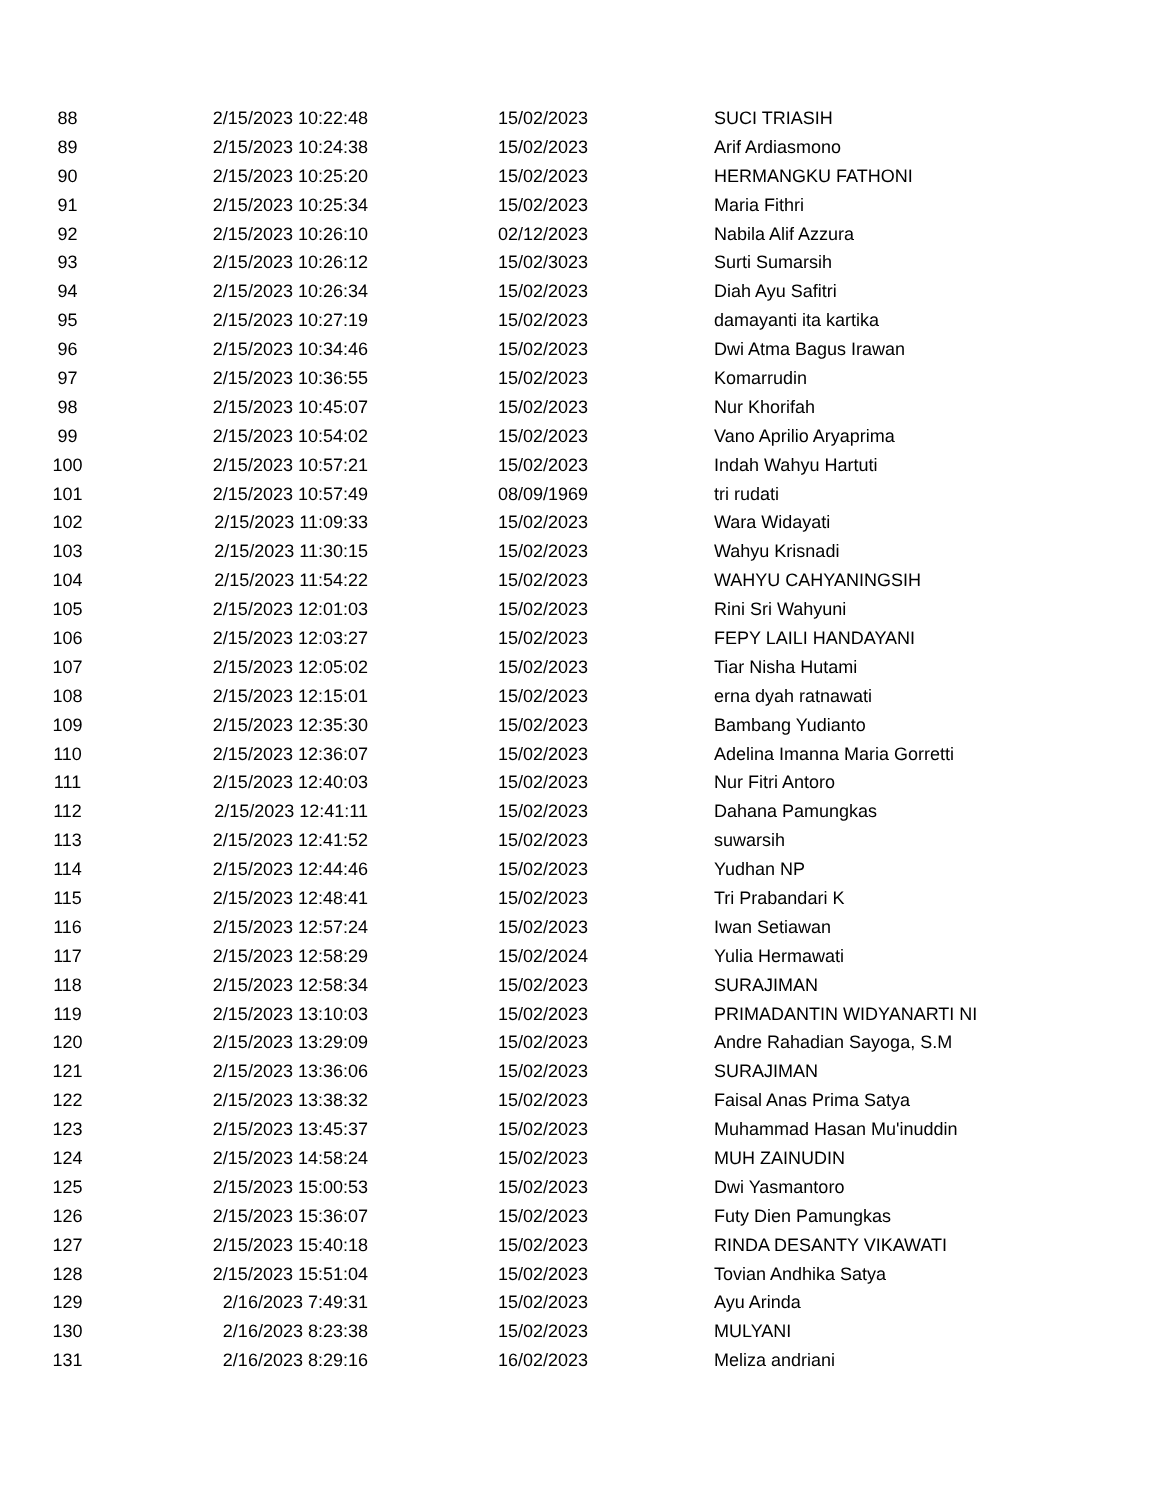| 88 | 2/15/2023 10:22:48 | 15/02/2023 | SUCI TRIASIH |
| 89 | 2/15/2023 10:24:38 | 15/02/2023 | Arif Ardiasmono |
| 90 | 2/15/2023 10:25:20 | 15/02/2023 | HERMANGKU FATHONI |
| 91 | 2/15/2023 10:25:34 | 15/02/2023 | Maria Fithri |
| 92 | 2/15/2023 10:26:10 | 02/12/2023 | Nabila Alif Azzura |
| 93 | 2/15/2023 10:26:12 | 15/02/3023 | Surti Sumarsih |
| 94 | 2/15/2023 10:26:34 | 15/02/2023 | Diah Ayu Safitri |
| 95 | 2/15/2023 10:27:19 | 15/02/2023 | damayanti ita kartika |
| 96 | 2/15/2023 10:34:46 | 15/02/2023 | Dwi Atma Bagus Irawan |
| 97 | 2/15/2023 10:36:55 | 15/02/2023 | Komarrudin |
| 98 | 2/15/2023 10:45:07 | 15/02/2023 | Nur Khorifah |
| 99 | 2/15/2023 10:54:02 | 15/02/2023 | Vano Aprilio Aryaprima |
| 100 | 2/15/2023 10:57:21 | 15/02/2023 | Indah Wahyu Hartuti |
| 101 | 2/15/2023 10:57:49 | 08/09/1969 | tri rudati |
| 102 | 2/15/2023 11:09:33 | 15/02/2023 | Wara Widayati |
| 103 | 2/15/2023 11:30:15 | 15/02/2023 | Wahyu Krisnadi |
| 104 | 2/15/2023 11:54:22 | 15/02/2023 | WAHYU CAHYANINGSIH |
| 105 | 2/15/2023 12:01:03 | 15/02/2023 | Rini Sri Wahyuni |
| 106 | 2/15/2023 12:03:27 | 15/02/2023 | FEPY LAILI HANDAYANI |
| 107 | 2/15/2023 12:05:02 | 15/02/2023 | Tiar Nisha Hutami |
| 108 | 2/15/2023 12:15:01 | 15/02/2023 | erna dyah ratnawati |
| 109 | 2/15/2023 12:35:30 | 15/02/2023 | Bambang Yudianto |
| 110 | 2/15/2023 12:36:07 | 15/02/2023 | Adelina Imanna Maria Gorretti |
| 111 | 2/15/2023 12:40:03 | 15/02/2023 | Nur Fitri Antoro |
| 112 | 2/15/2023 12:41:11 | 15/02/2023 | Dahana Pamungkas |
| 113 | 2/15/2023 12:41:52 | 15/02/2023 | suwarsih |
| 114 | 2/15/2023 12:44:46 | 15/02/2023 | Yudhan NP |
| 115 | 2/15/2023 12:48:41 | 15/02/2023 | Tri Prabandari K |
| 116 | 2/15/2023 12:57:24 | 15/02/2023 | Iwan Setiawan |
| 117 | 2/15/2023 12:58:29 | 15/02/2024 | Yulia Hermawati |
| 118 | 2/15/2023 12:58:34 | 15/02/2023 | SURAJIMAN |
| 119 | 2/15/2023 13:10:03 | 15/02/2023 | PRIMADANTIN WIDYANARTI NI |
| 120 | 2/15/2023 13:29:09 | 15/02/2023 | Andre Rahadian Sayoga, S.M |
| 121 | 2/15/2023 13:36:06 | 15/02/2023 | SURAJIMAN |
| 122 | 2/15/2023 13:38:32 | 15/02/2023 | Faisal Anas Prima Satya |
| 123 | 2/15/2023 13:45:37 | 15/02/2023 | Muhammad Hasan Mu'inuddin |
| 124 | 2/15/2023 14:58:24 | 15/02/2023 | MUH ZAINUDIN |
| 125 | 2/15/2023 15:00:53 | 15/02/2023 | Dwi Yasmantoro |
| 126 | 2/15/2023 15:36:07 | 15/02/2023 | Futy Dien Pamungkas |
| 127 | 2/15/2023 15:40:18 | 15/02/2023 | RINDA DESANTY VIKAWATI |
| 128 | 2/15/2023 15:51:04 | 15/02/2023 | Tovian Andhika Satya |
| 129 | 2/16/2023 7:49:31 | 15/02/2023 | Ayu Arinda |
| 130 | 2/16/2023 8:23:38 | 15/02/2023 | MULYANI |
| 131 | 2/16/2023 8:29:16 | 16/02/2023 | Meliza andriani |